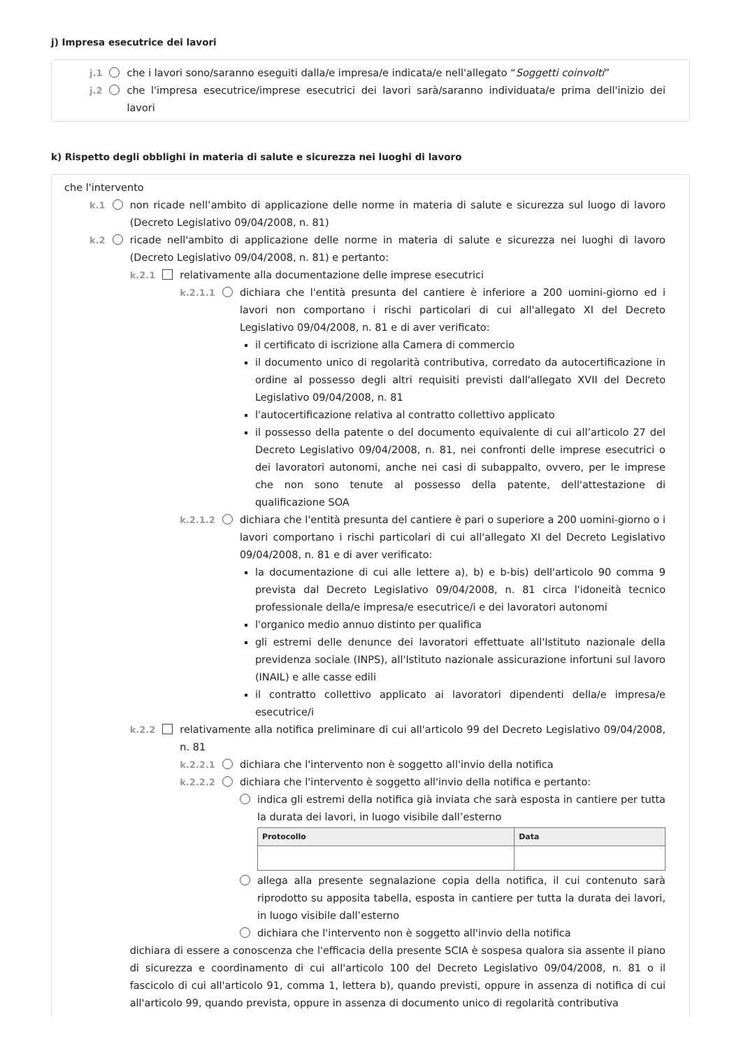j) Impresa esecutrice dei lavori
j.1 che i lavori sono/saranno eseguiti dalla/e impresa/e indicata/e nell'allegato “Soggetti coinvolti”
j.2 che l'impresa esecutrice/imprese esecutrici dei lavori sarà/saranno individuata/e prima dell'inizio dei lavori
k) Rispetto degli obblighi in materia di salute e sicurezza nei luoghi di lavoro
che l'intervento
k.1 non ricade nell’ambito di applicazione delle norme in materia di salute e sicurezza sul luogo di lavoro (Decreto Legislativo 09/04/2008, n. 81)
k.2 ricade nell'ambito di applicazione delle norme in materia di salute e sicurezza nei luoghi di lavoro (Decreto Legislativo 09/04/2008, n. 81) e pertanto:
k.2.1 relativamente alla documentazione delle imprese esecutrici
k.2.1.1 dichiara che l'entità presunta del cantiere è inferiore a 200 uomini-giorno ed i lavori non comportano i rischi particolari di cui all'allegato XI del Decreto Legislativo 09/04/2008, n. 81 e di aver verificato:
il certificato di iscrizione alla Camera di commercio
il documento unico di regolarità contributiva, corredato da autocertificazione in ordine al possesso degli altri requisiti previsti dall'allegato XVII del Decreto Legislativo 09/04/2008, n. 81
l'autocertificazione relativa al contratto collettivo applicato
il possesso della patente o del documento equivalente di cui all’articolo 27 del Decreto Legislativo 09/04/2008, n. 81, nei confronti delle imprese esecutrici o dei lavoratori autonomi, anche nei casi di subappalto, ovvero, per le imprese che non sono tenute al possesso della patente, dell'attestazione di qualificazione SOA
k.2.1.2 dichiara che l'entità presunta del cantiere è pari o superiore a 200 uomini-giorno o i lavori comportano i rischi particolari di cui all'allegato XI del Decreto Legislativo 09/04/2008, n. 81 e di aver verificato:
la documentazione di cui alle lettere a), b) e b-bis) dell'articolo 90 comma 9 prevista dal Decreto Legislativo 09/04/2008, n. 81 circa l'idoneità tecnico professionale della/e impresa/e esecutrice/i e dei lavoratori autonomi
l'organico medio annuo distinto per qualifica
gli estremi delle denunce dei lavoratori effettuate all'Istituto nazionale della previdenza sociale (INPS), all'Istituto nazionale assicurazione infortuni sul lavoro (INAIL) e alle casse edili
il contratto collettivo applicato ai lavoratori dipendenti della/e impresa/e esecutrice/i
k.2.2 relativamente alla notifica preliminare di cui all'articolo 99 del Decreto Legislativo 09/04/2008, n. 81
k.2.2.1 dichiara che l'intervento non è soggetto all'invio della notifica
k.2.2.2 dichiara che l'intervento è soggetto all'invio della notifica e pertanto:
indica gli estremi della notifica già inviata che sarà esposta in cantiere per tutta la durata dei lavori, in luogo visibile dall’esterno
| Protocollo | Data |
| --- | --- |
allega alla presente segnalazione copia della notifica, il cui contenuto sarà riprodotto su apposita tabella, esposta in cantiere per tutta la durata dei lavori, in luogo visibile dall’esterno
dichiara che l'intervento non è soggetto all'invio della notifica
dichiara di essere a conoscenza che l'efficacia della presente SCIA è sospesa qualora sia assente il piano di sicurezza e coordinamento di cui all'articolo 100 del Decreto Legislativo 09/04/2008, n. 81 o il fascicolo di cui all'articolo 91, comma 1, lettera b), quando previsti, oppure in assenza di notifica di cui all'articolo 99, quando prevista, oppure in assenza di documento unico di regolarità contributiva